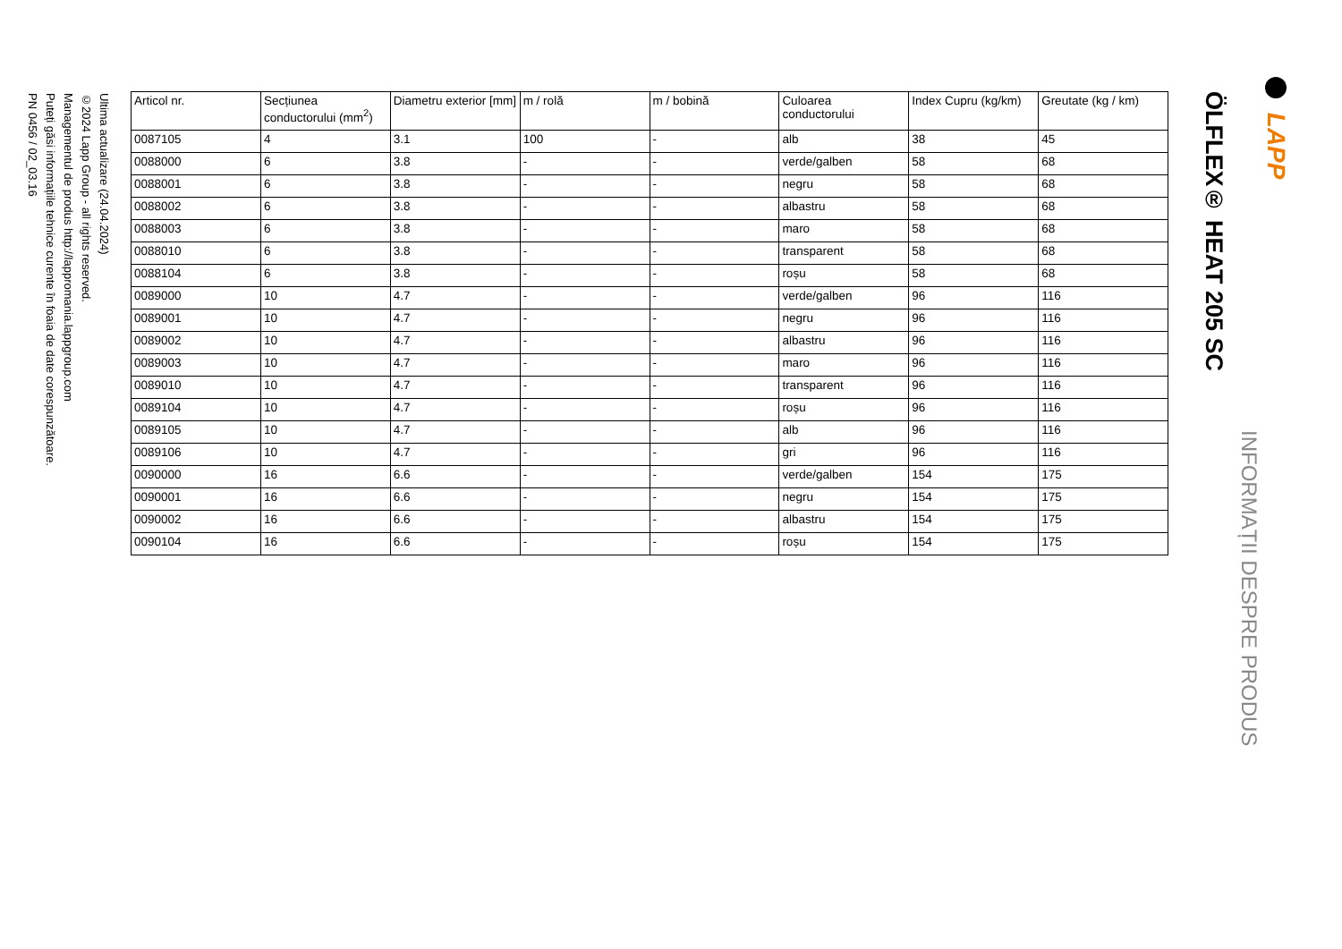LAPP
INFORMAȚII DESPRE PRODUS
ÖLFLEX® HEAT 205 SC
| Articol nr. | Secțiunea conductorului (mm<sup>2</sup>) | Diametru exterior [mm] | m / rolă | m / bobină | Culoarea conductorului | Index Cupru (kg/km) | Greutate (kg / km) |
| --- | --- | --- | --- | --- | --- | --- | --- |
| 0087105 | 4 | 3.1 | 100 | - | alb | 38 | 45 |
| 0088000 | 6 | 3.8 | - | - | verde/galben | 58 | 68 |
| 0088001 | 6 | 3.8 | - | - | negru | 58 | 68 |
| 0088002 | 6 | 3.8 | - | - | albastru | 58 | 68 |
| 0088003 | 6 | 3.8 | - | - | maro | 58 | 68 |
| 0088010 | 6 | 3.8 | - | - | transparent | 58 | 68 |
| 0088104 | 6 | 3.8 | - | - | roșu | 58 | 68 |
| 0089000 | 10 | 4.7 | - | - | verde/galben | 96 | 116 |
| 0089001 | 10 | 4.7 | - | - | negru | 96 | 116 |
| 0089002 | 10 | 4.7 | - | - | albastru | 96 | 116 |
| 0089003 | 10 | 4.7 | - | - | maro | 96 | 116 |
| 0089010 | 10 | 4.7 | - | - | transparent | 96 | 116 |
| 0089104 | 10 | 4.7 | - | - | roșu | 96 | 116 |
| 0089105 | 10 | 4.7 | - | - | alb | 96 | 116 |
| 0089106 | 10 | 4.7 | - | - | gri | 96 | 116 |
| 0090000 | 16 | 6.6 | - | - | verde/galben | 154 | 175 |
| 0090001 | 16 | 6.6 | - | - | negru | 154 | 175 |
| 0090002 | 16 | 6.6 | - | - | albastru | 154 | 175 |
| 0090104 | 16 | 6.6 | - | - | roșu | 154 | 175 |
Ultima actualizare (24.04.2024)
©2024 Lapp Group - all rights reserved.
Managementul de produs http://lappromania.lappgroup.com
Puteți găsi informațiile tehnice curente în foaia de date corespunzătoare.
PN 0456 / 02_03.16